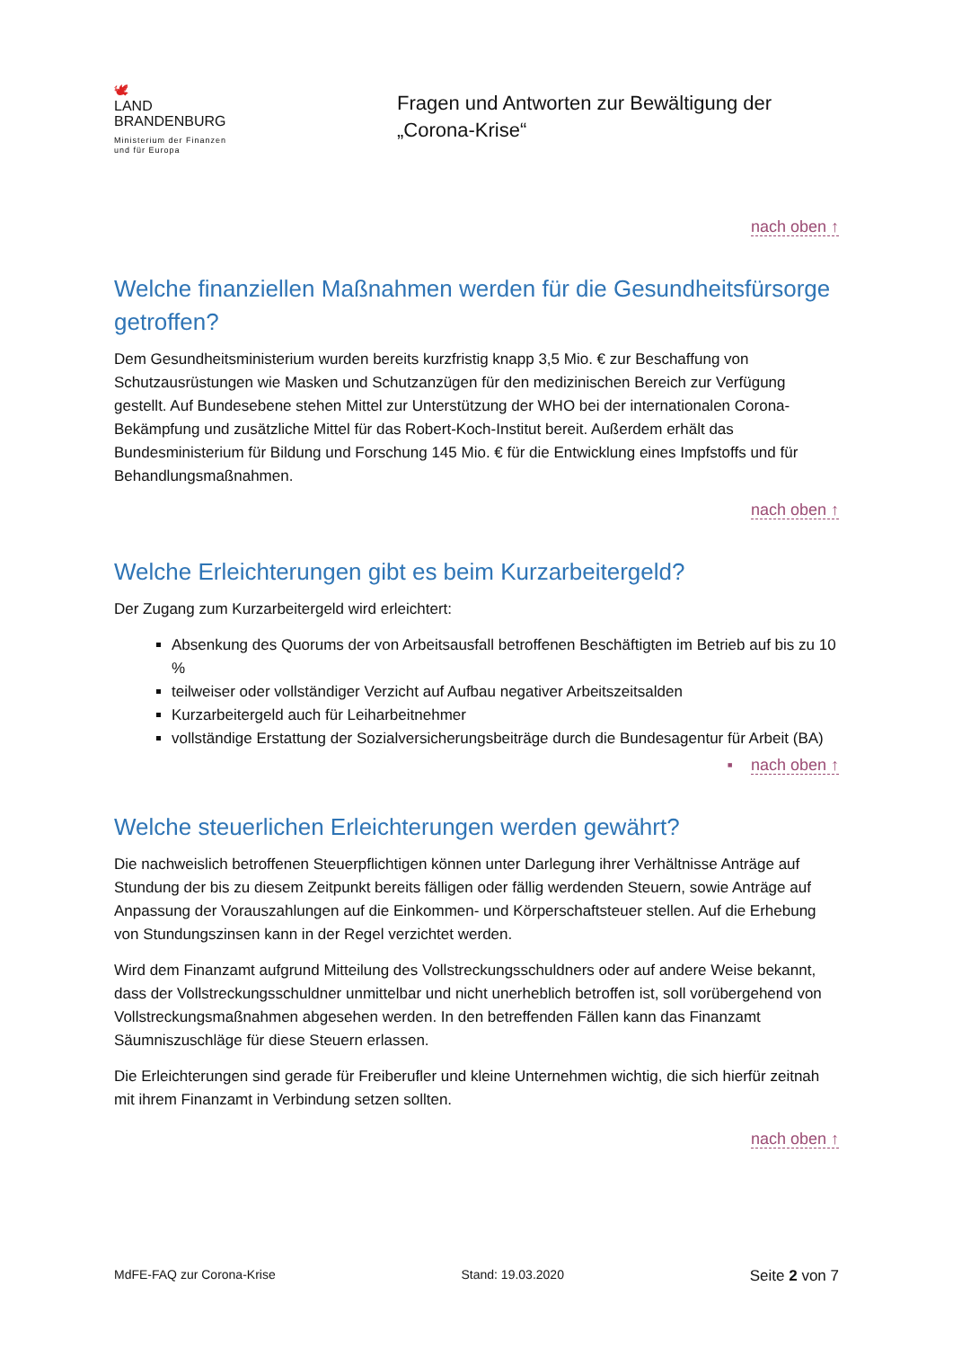🕊
LAND
BRANDENBURG
Ministerium der Finanzen
und für Europa
Fragen und Antworten zur Bewältigung der
„Corona-Krise“
nach oben ↑
Welche finanziellen Maßnahmen werden für die Gesundheitsfürsorge getroffen?
Dem Gesundheitsministerium wurden bereits kurzfristig knapp 3,5 Mio. € zur Beschaffung von Schutzausrüstungen wie Masken und Schutzanzügen für den medizinischen Bereich zur Verfügung gestellt. Auf Bundesebene stehen Mittel zur Unterstützung der WHO bei der internationalen Corona-Bekämpfung und zusätzliche Mittel für das Robert-Koch-Institut bereit. Außerdem erhält das Bundesministerium für Bildung und Forschung 145 Mio. € für die Entwicklung eines Impfstoffs und für Behandlungsmaßnahmen.
nach oben ↑
Welche Erleichterungen gibt es beim Kurzarbeitergeld?
Der Zugang zum Kurzarbeitergeld wird erleichtert:
Absenkung des Quorums der von Arbeitsausfall betroffenen Beschäftigten im Betrieb auf bis zu 10 %
teilweiser oder vollständiger Verzicht auf Aufbau negativer Arbeitszeitsalden
Kurzarbeitergeld auch für Leiharbeitnehmer
vollständige Erstattung der Sozialversicherungsbeiträge durch die Bundesagentur für Arbeit (BA)
▪ nach oben ↑
Welche steuerlichen Erleichterungen werden gewährt?
Die nachweislich betroffenen Steuerpflichtigen können unter Darlegung ihrer Verhältnisse Anträge auf Stundung der bis zu diesem Zeitpunkt bereits fälligen oder fällig werdenden Steuern, sowie Anträge auf Anpassung der Vorauszahlungen auf die Einkommen- und Körperschaftsteuer stellen. Auf die Erhebung von Stundungszinsen kann in der Regel verzichtet werden.
Wird dem Finanzamt aufgrund Mitteilung des Vollstreckungsschuldners oder auf andere Weise bekannt, dass der Vollstreckungsschuldner unmittelbar und nicht unerheblich betroffen ist, soll vorübergehend von Vollstreckungsmaßnahmen abgesehen werden. In den betreffenden Fällen kann das Finanzamt Säumniszuschläge für diese Steuern erlassen.
Die Erleichterungen sind gerade für Freiberufler und kleine Unternehmen wichtig, die sich hierfür zeitnah mit ihrem Finanzamt in Verbindung setzen sollten.
nach oben ↑
MdFE-FAQ zur Corona-Krise Stand: 19.03.2020 Seite 2 von 7